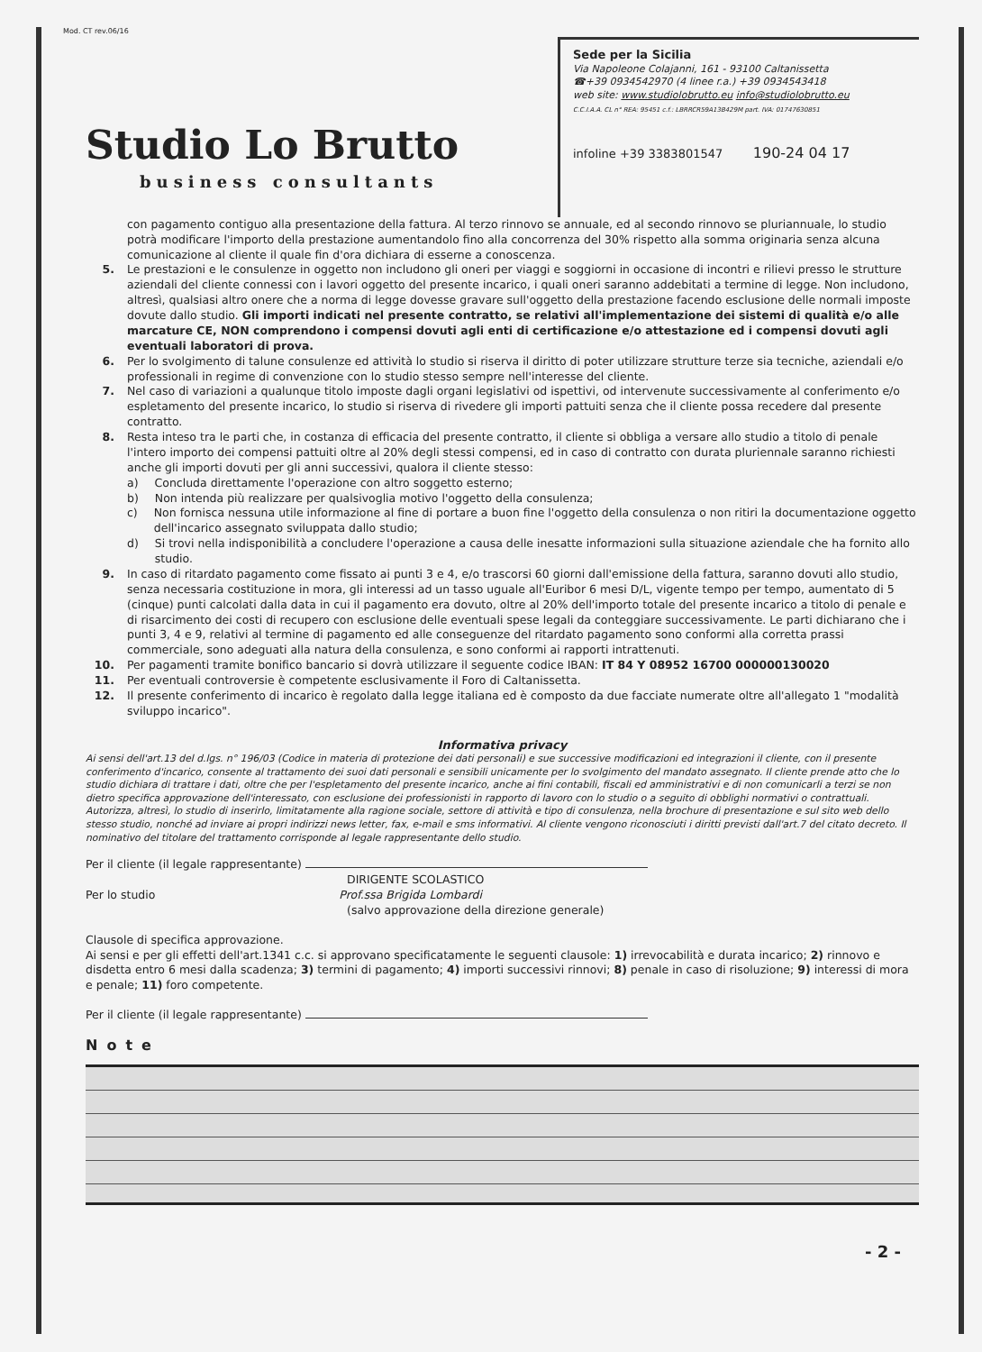Mod. CT rev.06/16
Studio Lo Brutto
business consultants
Sede per la Sicilia
Via Napoleone Colajanni, 161 - 93100 Caltanissetta
☎+39 0934542970 (4 linee r.a.) +39 0934543418
web site: www.studiolobrutto.eu info@studiolobrutto.eu
C.C.I.A.A. CL n° REA: 95451 c.f.: LBRRCR59A13B429M part. IVA: 01747630851
infoline +39 3383801547 190-24 04 17
con pagamento contiguo alla presentazione della fattura. Al terzo rinnovo se annuale, ed al secondo rinnovo se pluriannuale, lo studio potrà modificare l'importo della prestazione aumentandolo fino alla concorrenza del 30% rispetto alla somma originaria senza alcuna comunicazione al cliente il quale fin d'ora dichiara di esserne a conoscenza.
5. Le prestazioni e le consulenze in oggetto non includono gli oneri per viaggi e soggiorni in occasione di incontri e rilievi presso le strutture aziendali del cliente connessi con i lavori oggetto del presente incarico, i quali oneri saranno addebitati a termine di legge. Non includono, altresì, qualsiasi altro onere che a norma di legge dovesse gravare sull'oggetto della prestazione facendo esclusione delle normali imposte dovute dallo studio. Gli importi indicati nel presente contratto, se relativi all'implementazione dei sistemi di qualità e/o alle marcature CE, NON comprendono i compensi dovuti agli enti di certificazione e/o attestazione ed i compensi dovuti agli eventuali laboratori di prova.
6. Per lo svolgimento di talune consulenze ed attività lo studio si riserva il diritto di poter utilizzare strutture terze sia tecniche, aziendali e/o professionali in regime di convenzione con lo studio stesso sempre nell'interesse del cliente.
7. Nel caso di variazioni a qualunque titolo imposte dagli organi legislativi od ispettivi, od intervenute successivamente al conferimento e/o espletamento del presente incarico, lo studio si riserva di rivedere gli importi pattuiti senza che il cliente possa recedere dal presente contratto.
8. Resta inteso tra le parti che, in costanza di efficacia del presente contratto, il cliente si obbliga a versare allo studio a titolo di penale l'intero importo dei compensi pattuiti oltre al 20% degli stessi compensi, ed in caso di contratto con durata pluriennale saranno richiesti anche gli importi dovuti per gli anni successivi, qualora il cliente stesso:
a) Concluda direttamente l'operazione con altro soggetto esterno;
b) Non intenda più realizzare per qualsivoglia motivo l'oggetto della consulenza;
c) Non fornisca nessuna utile informazione al fine di portare a buon fine l'oggetto della consulenza o non ritiri la documentazione oggetto dell'incarico assegnato sviluppata dallo studio;
d) Si trovi nella indisponibilità a concludere l'operazione a causa delle inesatte informazioni sulla situazione aziendale che ha fornito allo studio.
9. In caso di ritardato pagamento come fissato ai punti 3 e 4, e/o trascorsi 60 giorni dall'emissione della fattura, saranno dovuti allo studio, senza necessaria costituzione in mora, gli interessi ad un tasso uguale all'Euribor 6 mesi D/L, vigente tempo per tempo, aumentato di 5 (cinque) punti calcolati dalla data in cui il pagamento era dovuto, oltre al 20% dell'importo totale del presente incarico a titolo di penale e di risarcimento dei costi di recupero con esclusione delle eventuali spese legali da conteggiare successivamente. Le parti dichiarano che i punti 3, 4 e 9, relativi al termine di pagamento ed alle conseguenze del ritardato pagamento sono conformi alla corretta prassi commerciale, sono adeguati alla natura della consulenza, e sono conformi ai rapporti intrattenuti.
10. Per pagamenti tramite bonifico bancario si dovrà utilizzare il seguente codice IBAN: IT 84 Y 08952 16700 000000130020
11. Per eventuali controversie è competente esclusivamente il Foro di Caltanissetta.
12. Il presente conferimento di incarico è regolato dalla legge italiana ed è composto da due facciate numerate oltre all'allegato 1 "modalità sviluppo incarico".
Informativa privacy
Ai sensi dell'art.13 del d.lgs. n° 196/03 (Codice in materia di protezione dei dati personali) e sue successive modificazioni ed integrazioni il cliente, con il presente conferimento d'incarico, consente al trattamento dei suoi dati personali e sensibili unicamente per lo svolgimento del mandato assegnato. Il cliente prende atto che lo studio dichiara di trattare i dati, oltre che per l'espletamento del presente incarico, anche ai fini contabili, fiscali ed amministrativi e di non comunicarli a terzi se non dietro specifica approvazione dell'interessato, con esclusione dei professionisti in rapporto di lavoro con lo studio o a seguito di obblighi normativi o contrattuali. Autorizza, altresì, lo studio di inserirlo, limitatamente alla ragione sociale, settore di attività e tipo di consulenza, nella brochure di presentazione e sul sito web dello stesso studio, nonché ad inviare ai propri indirizzi news letter, fax, e-mail e sms informativi. Al cliente vengono riconosciuti i diritti previsti dall'art.7 del citato decreto. Il nominativo del titolare del trattamento corrisponde al legale rappresentante dello studio.
Per il cliente (il legale rappresentante)
DIRIGENTE SCOLASTICO
Per lo studio Prof.ssa Brigida Lombardi
(salvo approvazione della direzione generale)
Clausole di specifica approvazione.
Ai sensi e per gli effetti dell'art.1341 c.c. si approvano specificatamente le seguenti clausole: 1) irrevocabilità e durata incarico; 2) rinnovo e disdetta entro 6 mesi dalla scadenza; 3) termini di pagamento; 4) importi successivi rinnovi; 8) penale in caso di risoluzione; 9) interessi di mora e penale; 11) foro competente.
Per il cliente (il legale rappresentante)
Note
- 2 -